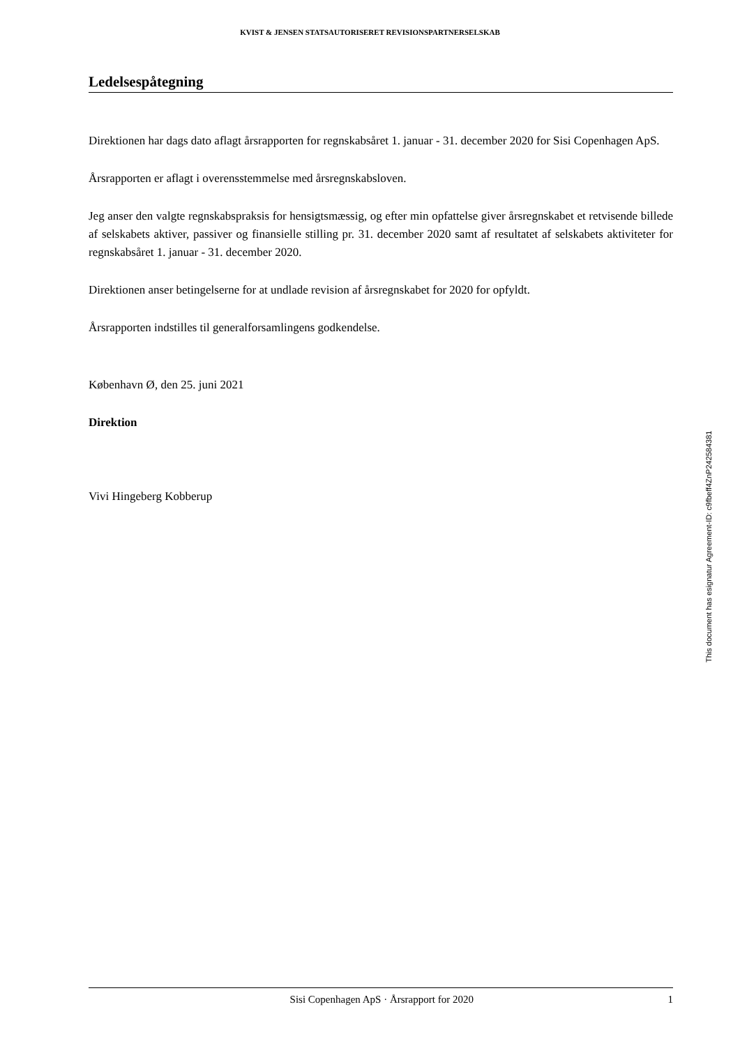KVIST & JENSEN STATSAUTORISERET REVISIONSPARTNERSELSKAB
Ledelsespåtegning
Direktionen har dags dato aflagt årsrapporten for regnskabsåret 1. januar - 31. december 2020 for Sisi Copenhagen ApS.
Årsrapporten er aflagt i overensstemmelse med årsregnskabsloven.
Jeg anser den valgte regnskabspraksis for hensigtsmæssig, og efter min opfattelse giver årsregnskabet et retvisende billede af selskabets aktiver, passiver og finansielle stilling pr. 31. december 2020 samt af resultatet af selskabets aktiviteter for regnskabsåret 1. januar - 31. december 2020.
Direktionen anser betingelserne for at undlade revision af årsregnskabet for 2020 for opfyldt.
Årsrapporten indstilles til generalforsamlingens godkendelse.
København Ø, den 25. juni 2021
Direktion
Vivi Hingeberg Kobberup
This document has esignatur Agreement-ID: c9fbeff4ZnP242584381
Sisi Copenhagen ApS · Årsrapport for 2020 1